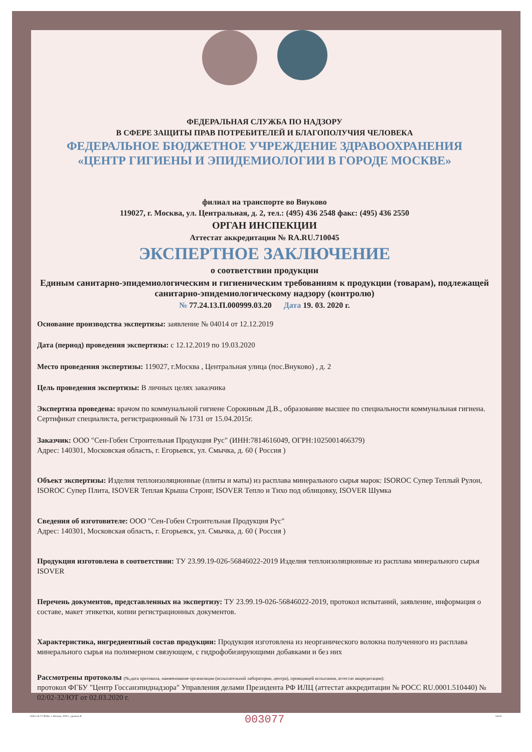ФЕДЕРАЛЬНАЯ СЛУЖБА ПО НАДЗОРУ
В СФЕРЕ ЗАЩИТЫ ПРАВ ПОТРЕБИТЕЛЕЙ И БЛАГОПОЛУЧИЯ ЧЕЛОВЕКА
ФЕДЕРАЛЬНОЕ БЮДЖЕТНОЕ УЧРЕЖДЕНИЕ ЗДРАВООХРАНЕНИЯ
«ЦЕНТР ГИГИЕНЫ И ЭПИДЕМИОЛОГИИ В ГОРОДЕ МОСКВЕ»
филиал на транспорте во Внуково
119027, г. Москва, ул. Центральная, д. 2, тел.: (495) 436 2548 факс: (495) 436 2550
ОРГАН ИНСПЕКЦИИ
Аттестат аккредитации № RA.RU.710045
ЭКСПЕРТНОЕ ЗАКЛЮЧЕНИЕ
о соответствии продукции
Единым санитарно-эпидемиологическим и гигиеническим требованиям к продукции (товарам), подлежащей санитарно-эпидемиологическому надзору (контролю)
№ 77.24.13.П.000999.03.20 Дата 19. 03. 2020 г.
Основание производства экспертизы: заявление № 04014 от 12.12.2019
Дата (период) проведения экспертизы: с 12.12.2019 по 19.03.2020
Место проведения экспертизы: 119027, г.Москва , Центральная улица (пос.Внуково) , д. 2
Цель проведения экспертизы: В личных целях заказчика
Экспертиза проведена: врачом по коммунальной гигиене Сорокиным Д.В., образование высшее по специальности коммунальная гигиена. Сертификат специалиста, регистрационный № 1731 от 15.04.2015г.
Заказчик: ООО "Сен-Гобен Строительная Продукция Рус" (ИНН:7814616049, ОГРН:1025001466379)
Адрес: 140301, Московская область, г. Егорьевск, ул. Смычка, д. 60 ( Россия )
Объект экспертизы: Изделия теплоизоляционные (плиты и маты) из расплава минерального сырья марок: ISOROC Супер Теплый Рулон, ISOROC Супер Плита, ISOVER Теплая Крыша Стронг, ISOVER Тепло и Тихо под облицовку, ISOVER Шумка
Сведения об изготовителе: ООО "Сен-Гобен Строительная Продукция Рус"
Адрес: 140301, Московская область, г. Егорьевск, ул. Смычка, д. 60 ( Россия )
Продукция изготовлена в соответствии: ТУ 23.99.19-026-56846022-2019 Изделия теплоизоляционные из расплава минерального сырья ISOVER
Перечень документов, представленных на экспертизу: ТУ 23.99.19-026-56846022-2019, протокол испытаний, заявление, информация о составе, макет этикетки, копии регистрационных документов.
Характеристика, ингредиентный состав продукции: Продукция изготовлена из неорганического волокна полученного из расплава минерального сырья на полимерном связующем, с гидрофобизирующими добавками и без них
Рассмотрены протоколы (№,дата протокола, наименование организации (испытательной лаборатории, центра), проводящей испытания, аттестат аккредитации):
протокол ФГБУ "Центр Госсанэпиднадзора" Управления делами Президента РФ ИЛЦ (аттестат аккредитации № РОСС RU.0001.510440) № 02/02-32/ЮТ от 02.03.2020 г.
003077
ООО «Н-Т-ГРАФ», г. Москва, 2019 г., уровень В А4532